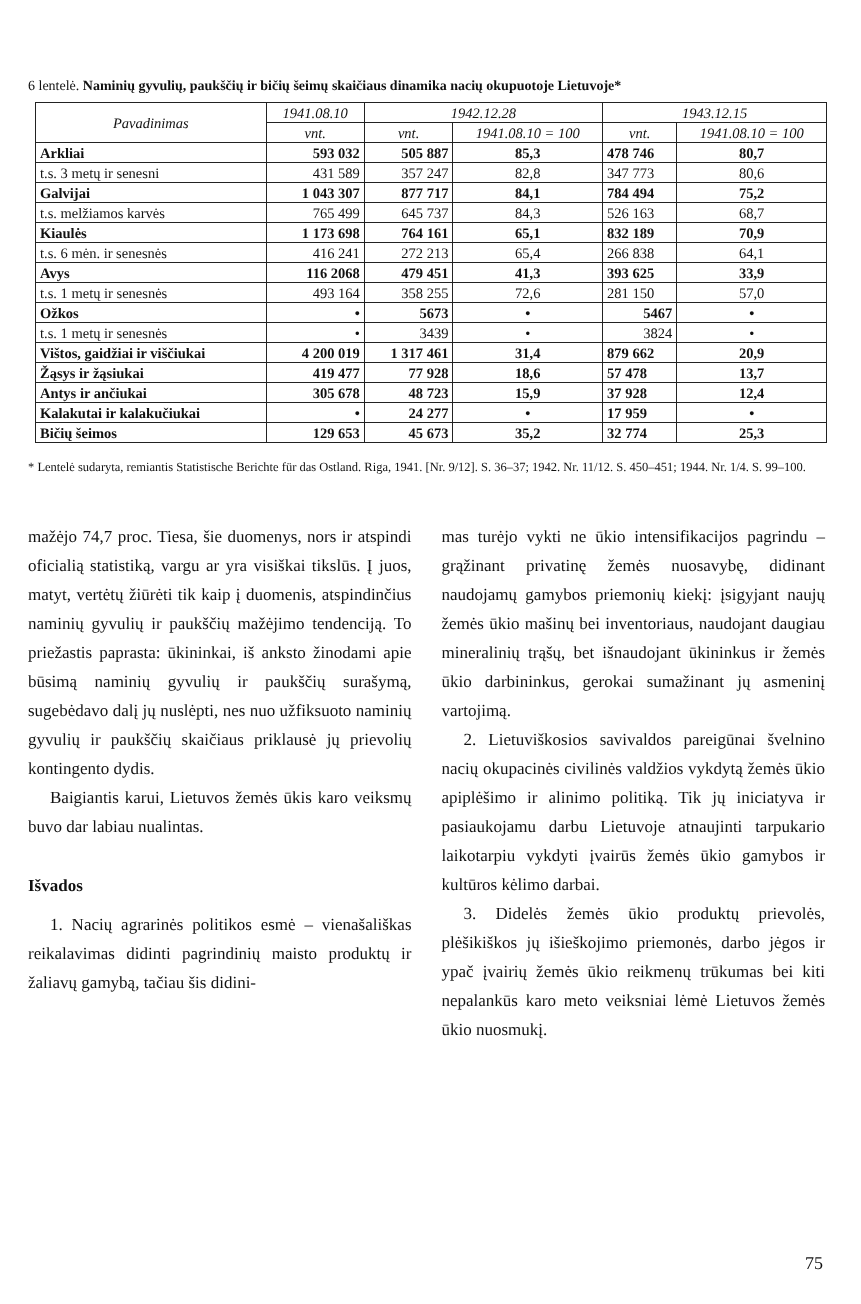6 lentelė. Naminių gyvulių, paukščių ir bičių šeimų skaičiaus dinamika nacių okupuotoje Lietuvoje*
| Pavadinimas | 1941.08.10 | 1942.12.28 | | 1943.12.15 | |
| --- | --- | --- | --- | --- | --- |
| | vnt. | vnt. | 1941.08.10 = 100 | vnt. | 1941.08.10 = 100 |
| Arkliai | 593 032 | 505 887 | 85,3 | 478 746 | 80,7 |
| t.s. 3 metų ir senesni | 431 589 | 357 247 | 82,8 | 347 773 | 80,6 |
| Galvijai | 1 043 307 | 877 717 | 84,1 | 784 494 | 75,2 |
| t.s. melžiamos karvės | 765 499 | 645 737 | 84,3 | 526 163 | 68,7 |
| Kiaulės | 1 173 698 | 764 161 | 65,1 | 832 189 | 70,9 |
| t.s. 6 mėn. ir senesnės | 416 241 | 272 213 | 65,4 | 266 838 | 64,1 |
| Avys | 116 2068 | 479 451 | 41,3 | 393 625 | 33,9 |
| t.s. 1 metų ir senesnės | 493 164 | 358 255 | 72,6 | 281 150 | 57,0 |
| Ožkos | • | 5673 | • | 5467 | • |
| t.s. 1 metų ir senesnės | • | 3439 | • | 3824 | • |
| Vištos, gaidžiai ir viščiukai | 4 200 019 | 1 317 461 | 31,4 | 879 662 | 20,9 |
| Žąsys ir žąsiukai | 419 477 | 77 928 | 18,6 | 57 478 | 13,7 |
| Antys ir ančiukai | 305 678 | 48 723 | 15,9 | 37 928 | 12,4 |
| Kalakutai ir kalakučiukai | • | 24 277 | • | 17 959 | • |
| Bičių šeimos | 129 653 | 45 673 | 35,2 | 32 774 | 25,3 |
* Lentelė sudaryta, remiantis Statistische Berichte für das Ostland. Riga, 1941. [Nr. 9/12]. S. 36–37; 1942. Nr. 11/12. S. 450–451; 1944. Nr. 1/4. S. 99–100.
mažėjo 74,7 proc. Tiesa, šie duomenys, nors ir atspindi oficialią statistiką, vargu ar yra visiškai tikslūs. Į juos, matyt, vertėtų žiūrėti tik kaip į duomenis, atspindinčius naminių gyvulių ir paukščių mažėjimo tendenciją. To priežastis paprasta: ūkininkai, iš anksto žinodami apie būsimą naminių gyvulių ir paukščių surašymą, sugebėdavo dalį jų nuslėpti, nes nuo užfiksuoto naminių gyvulių ir paukščių skaičiaus priklausė jų prievolių kontingento dydis.
Baigiantis karui, Lietuvos žemės ūkis karo veiksmų buvo dar labiau nualintas.
Išvados
1. Nacių agrarinės politikos esmė – vienašališkas reikalavimas didinti pagrindinių maisto produktų ir žaliavų gamybą, tačiau šis didini-
mas turėjo vykti ne ūkio intensifikacijos pagrindu – grąžinant privatinę žemės nuosavybę, didinant naudojamų gamybos priemonių kiekį: įsigyjant naujų žemės ūkio mašinų bei inventoriaus, naudojant daugiau mineralinių trąšų, bet išnaudojant ūkininkus ir žemės ūkio darbininkus, gerokai sumažinant jų asmeninį vartojimą.
2. Lietuviškosios savivaldos pareigūnai švelnino nacių okupacinės civilinės valdžios vykdytą žemės ūkio apiplėšimo ir alinimo politiką. Tik jų iniciatyva ir pasiaukojamu darbu Lietuvoje atnaujinti tarpukario laikotarpiu vykdyti įvairūs žemės ūkio gamybos ir kultūros kėlimo darbai.
3. Didelės žemės ūkio produktų prievolės, plėšikiškos jų išieškojimo priemonės, darbo jėgos ir ypač įvairių žemės ūkio reikmenų trūkumas bei kiti nepalankūs karo meto veiksniai lėmė Lietuvos žemės ūkio nuosmukį.
75